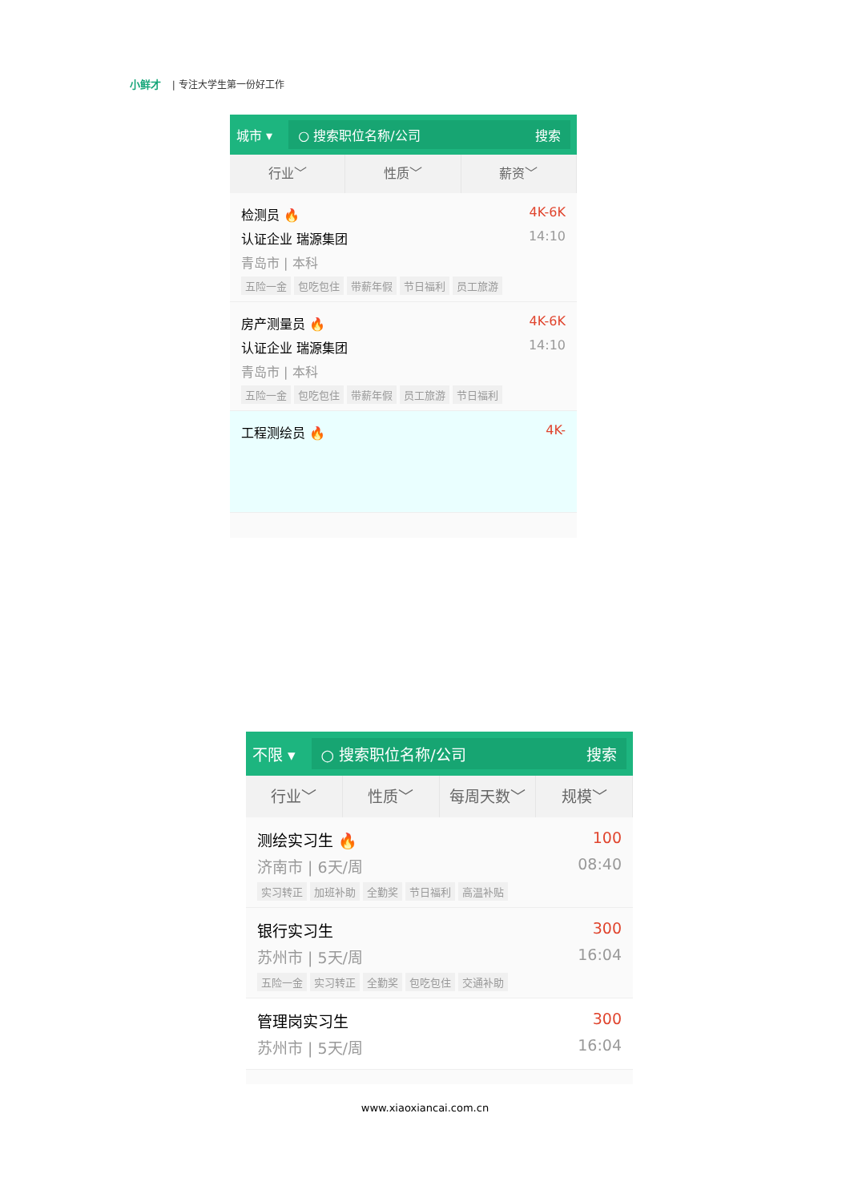小鲜才 | 专注大学生第一份好工作
城市 ▾
○ 搜索职位名称/公司 搜索
行业﹀ 性质﹀ 薪资﹀
检测员 🔥 4K-6K
认证企业 瑞源集团 14:10
青岛市 | 本科
五险一金 包吃包住 带薪年假 节日福利 员工旅游
房产测量员 🔥 4K-6K
认证企业 瑞源集团 14:10
青岛市 | 本科
五险一金 包吃包住 带薪年假 员工旅游 节日福利
工程测绘员 🔥 4K-
不限 ▾
○ 搜索职位名称/公司 搜索
行业﹀ 性质﹀ 每周天数﹀ 规模﹀
测绘实习生 🔥 100
济南市 | 6天/周 08:40
实习转正 加班补助 全勤奖 节日福利 高温补贴
银行实习生 300
苏州市 | 5天/周 16:04
五险一金 实习转正 全勤奖 包吃包住 交通补助
管理岗实习生 300
苏州市 | 5天/周 16:04
www.xiaoxiancai.com.cn